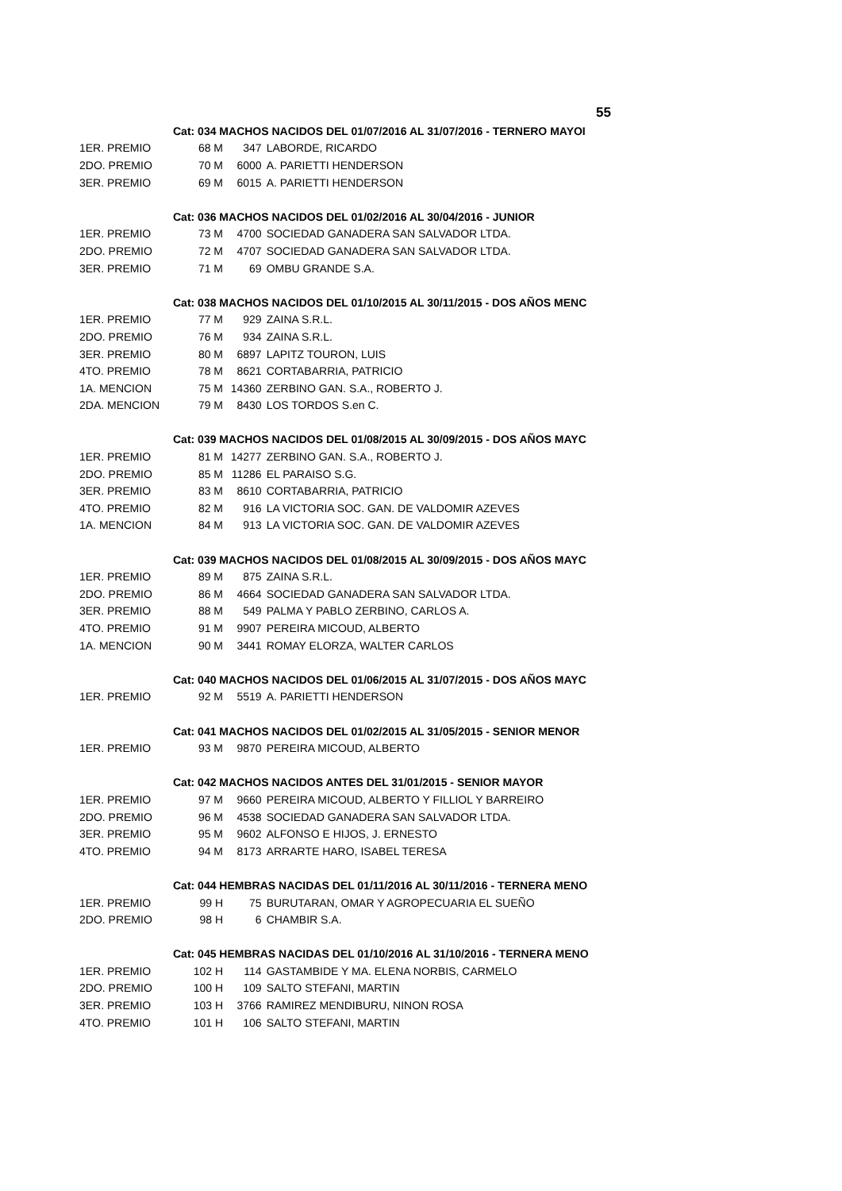55
| | Cat: 034 MACHOS NACIDOS DEL 01/07/2016 AL 31/07/2016 - TERNERO MAYOI | | |
| 1ER. PREMIO | 68 M | 347 | LABORDE, RICARDO |
| 2DO. PREMIO | 70 M | 6000 | A. PARIETTI HENDERSON |
| 3ER. PREMIO | 69 M | 6015 | A. PARIETTI HENDERSON |
| | Cat: 036 MACHOS NACIDOS DEL 01/02/2016 AL 30/04/2016 - JUNIOR | | |
| 1ER. PREMIO | 73 M | 4700 | SOCIEDAD GANADERA SAN SALVADOR LTDA. |
| 2DO. PREMIO | 72 M | 4707 | SOCIEDAD GANADERA SAN SALVADOR LTDA. |
| 3ER. PREMIO | 71 M | 69 | OMBU GRANDE S.A. |
| | Cat: 038 MACHOS NACIDOS DEL 01/10/2015 AL 30/11/2015 - DOS AÑOS MENC | | |
| 1ER. PREMIO | 77 M | 929 | ZAINA S.R.L. |
| 2DO. PREMIO | 76 M | 934 | ZAINA S.R.L. |
| 3ER. PREMIO | 80 M | 6897 | LAPITZ TOURON, LUIS |
| 4TO. PREMIO | 78 M | 8621 | CORTABARRIA, PATRICIO |
| 1A. MENCION | 75 M | 14360 | ZERBINO GAN. S.A., ROBERTO J. |
| 2DA. MENCION | 79 M | 8430 | LOS TORDOS S.en C. |
| | Cat: 039 MACHOS NACIDOS DEL 01/08/2015 AL 30/09/2015 - DOS AÑOS MAYC | | |
| 1ER. PREMIO | 81 M | 14277 | ZERBINO GAN. S.A., ROBERTO J. |
| 2DO. PREMIO | 85 M | 11286 | EL PARAISO S.G. |
| 3ER. PREMIO | 83 M | 8610 | CORTABARRIA, PATRICIO |
| 4TO. PREMIO | 82 M | 916 | LA VICTORIA SOC. GAN. DE VALDOMIR AZEVES |
| 1A. MENCION | 84 M | 913 | LA VICTORIA SOC. GAN. DE VALDOMIR AZEVES |
| | Cat: 039 MACHOS NACIDOS DEL 01/08/2015 AL 30/09/2015 - DOS AÑOS MAYC | | |
| 1ER. PREMIO | 89 M | 875 | ZAINA S.R.L. |
| 2DO. PREMIO | 86 M | 4664 | SOCIEDAD GANADERA SAN SALVADOR LTDA. |
| 3ER. PREMIO | 88 M | 549 | PALMA Y PABLO ZERBINO, CARLOS A. |
| 4TO. PREMIO | 91 M | 9907 | PEREIRA MICOUD, ALBERTO |
| 1A. MENCION | 90 M | 3441 | ROMAY ELORZA, WALTER CARLOS |
| | Cat: 040 MACHOS NACIDOS DEL 01/06/2015 AL 31/07/2015 - DOS AÑOS MAYC | | |
| 1ER. PREMIO | 92 M | 5519 | A. PARIETTI HENDERSON |
| | Cat: 041 MACHOS NACIDOS DEL 01/02/2015 AL 31/05/2015 - SENIOR MENOR | | |
| 1ER. PREMIO | 93 M | 9870 | PEREIRA MICOUD, ALBERTO |
| | Cat: 042 MACHOS NACIDOS ANTES DEL 31/01/2015 - SENIOR MAYOR | | |
| 1ER. PREMIO | 97 M | 9660 | PEREIRA MICOUD, ALBERTO Y FILLIOL Y BARREIRO |
| 2DO. PREMIO | 96 M | 4538 | SOCIEDAD GANADERA SAN SALVADOR LTDA. |
| 3ER. PREMIO | 95 M | 9602 | ALFONSO E HIJOS, J. ERNESTO |
| 4TO. PREMIO | 94 M | 8173 | ARRARTE HARO, ISABEL TERESA |
| | Cat: 044 HEMBRAS NACIDAS DEL 01/11/2016 AL 30/11/2016 - TERNERA MENO | | |
| 1ER. PREMIO | 99 H | 75 | BURUTARAN, OMAR Y AGROPECUARIA EL SUEÑO |
| 2DO. PREMIO | 98 H | 6 | CHAMBIR S.A. |
| | Cat: 045 HEMBRAS NACIDAS DEL 01/10/2016 AL 31/10/2016 - TERNERA MENO | | |
| 1ER. PREMIO | 102 H | 114 | GASTAMBIDE Y MA. ELENA NORBIS, CARMELO |
| 2DO. PREMIO | 100 H | 109 | SALTO STEFANI, MARTIN |
| 3ER. PREMIO | 103 H | 3766 | RAMIREZ MENDIBURU, NINON ROSA |
| 4TO. PREMIO | 101 H | 106 | SALTO STEFANI, MARTIN |